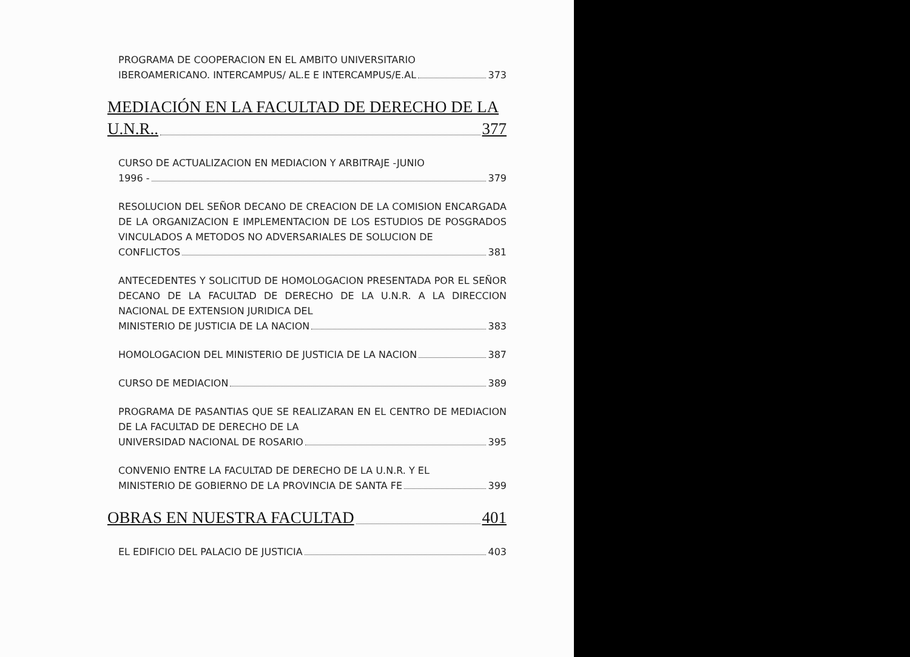PROGRAMA DE COOPERACION EN EL AMBITO UNIVERSITARIO
IBEROAMERICANO. INTERCAMPUS/ AL.E E INTERCAMPUS/E.AL 373
MEDIACIÓN EN LA FACULTAD DE DERECHO DE LA
U.N.R.. 377
CURSO DE ACTUALIZACION EN MEDIACION Y ARBITRAJE -JUNIO
1996 - 379
RESOLUCION DEL SEÑOR DECANO DE CREACION DE LA COMISION ENCARGADA DE LA ORGANIZACION E IMPLEMENTACION DE LOS ESTUDIOS DE POSGRADOS VINCULADOS A METODOS NO ADVERSARIALES DE SOLUCION DE
CONFLICTOS 381
ANTECEDENTES Y SOLICITUD DE HOMOLOGACION PRESENTADA POR EL SEÑOR DECANO DE LA FACULTAD DE DERECHO DE LA U.N.R. A LA DIRECCION NACIONAL DE EXTENSION JURIDICA DEL
MINISTERIO DE JUSTICIA DE LA NACION 383
HOMOLOGACION DEL MINISTERIO DE JUSTICIA DE LA NACION 387
CURSO DE MEDIACION 389
PROGRAMA DE PASANTIAS QUE SE REALIZARAN EN EL CENTRO DE MEDIACION DE LA FACULTAD DE DERECHO DE LA
UNIVERSIDAD NACIONAL DE ROSARIO 395
CONVENIO ENTRE LA FACULTAD DE DERECHO DE LA U.N.R. Y EL
MINISTERIO DE GOBIERNO DE LA PROVINCIA DE SANTA FE 399
OBRAS EN NUESTRA FACULTAD 401
EL EDIFICIO DEL PALACIO DE JUSTICIA 403